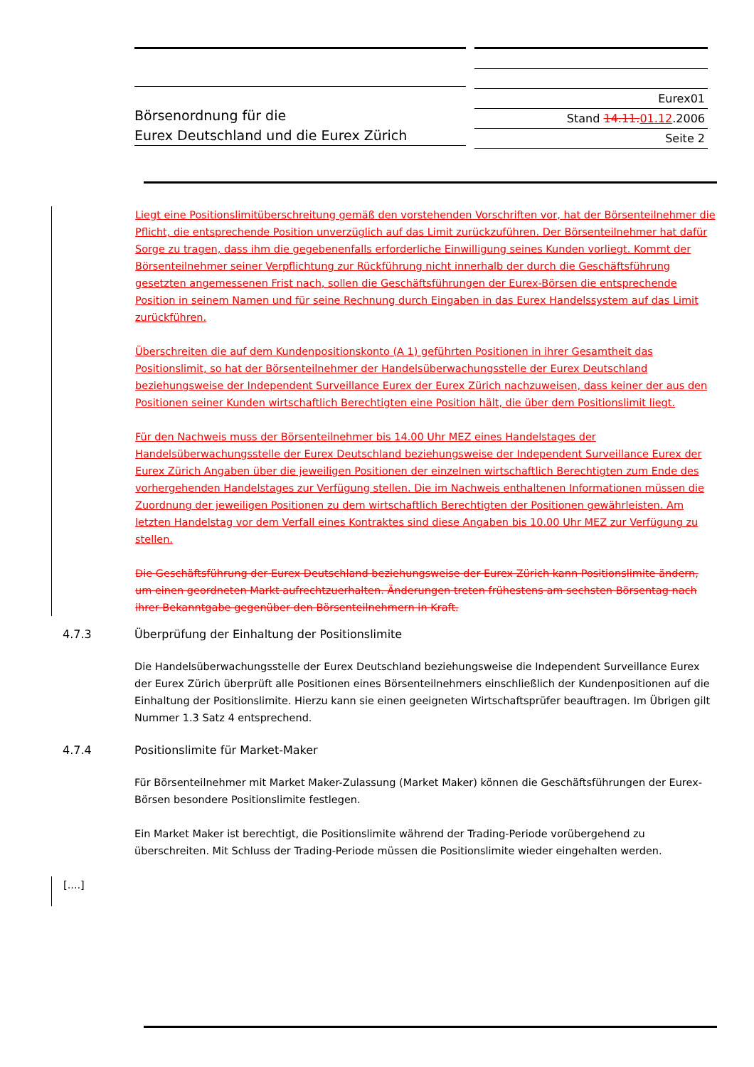Börsenordnung für die
Eurex Deutschland und die Eurex Zürich
Eurex01
Stand 14.11. 01.12.2006
Seite 2
Liegt eine Positionslimitüberschreitung gemäß den vorstehenden Vorschriften vor, hat der Börsenteilnehmer die Pflicht, die entsprechende Position unverzüglich auf das Limit zurückzuführen. Der Börsenteilnehmer hat dafür Sorge zu tragen, dass ihm die gegebenenfalls erforderliche Einwilligung seines Kunden vorliegt. Kommt der Börsenteilnehmer seiner Verpflichtung zur Rückführung nicht innerhalb der durch die Geschäftsführung gesetzten angemessenen Frist nach, sollen die Geschäftsführungen der Eurex-Börsen die entsprechende Position in seinem Namen und für seine Rechnung durch Eingaben in das Eurex Handelssystem auf das Limit zurückführen.
Überschreiten die auf dem Kundenpositionskonto (A 1) geführten Positionen in ihrer Gesamtheit das Positionslimit, so hat der Börsenteilnehmer der Handelsüberwachungsstelle der Eurex Deutschland beziehungsweise der Independent Surveillance Eurex der Eurex Zürich nachzuweisen, dass keiner der aus den Positionen seiner Kunden wirtschaftlich Berechtigten eine Position hält, die über dem Positionslimit liegt.
Für den Nachweis muss der Börsenteilnehmer bis 14.00 Uhr MEZ eines Handelstages der Handelsüberwachungsstelle der Eurex Deutschland beziehungsweise der Independent Surveillance Eurex der Eurex Zürich Angaben über die jeweiligen Positionen der einzelnen wirtschaftlich Berechtigten zum Ende des vorhergehenden Handelstages zur Verfügung stellen. Die im Nachweis enthaltenen Informationen müssen die Zuordnung der jeweiligen Positionen zu dem wirtschaftlich Berechtigten der Positionen gewährleisten. Am letzten Handelstag vor dem Verfall eines Kontraktes sind diese Angaben bis 10.00 Uhr MEZ zur Verfügung zu stellen.
Die Geschäftsführung der Eurex Deutschland beziehungsweise der Eurex Zürich kann Positionslimite ändern, um einen geordneten Markt aufrechtzuerhalten. Änderungen treten frühestens am sechsten Börsentag nach ihrer Bekanntgabe gegenüber den Börsenteilnehmern in Kraft.
4.7.3 Überprüfung der Einhaltung der Positionslimite
Die Handelsüberwachungsstelle der Eurex Deutschland beziehungsweise die Independent Surveillance Eurex der Eurex Zürich überprüft alle Positionen eines Börsenteilnehmers einschließlich der Kundenpositionen auf die Einhaltung der Positionslimite. Hierzu kann sie einen geeigneten Wirtschaftsprüfer beauftragen. Im Übrigen gilt Nummer 1.3 Satz 4 entsprechend.
4.7.4 Positionslimite für Market-Maker
Für Börsenteilnehmer mit Market Maker-Zulassung (Market Maker) können die Geschäftsführungen der Eurex- Börsen besondere Positionslimite festlegen.
Ein Market Maker ist berechtigt, die Positionslimite während der Trading-Periode vorübergehend zu überschreiten. Mit Schluss der Trading-Periode müssen die Positionslimite wieder eingehalten werden.
[....]